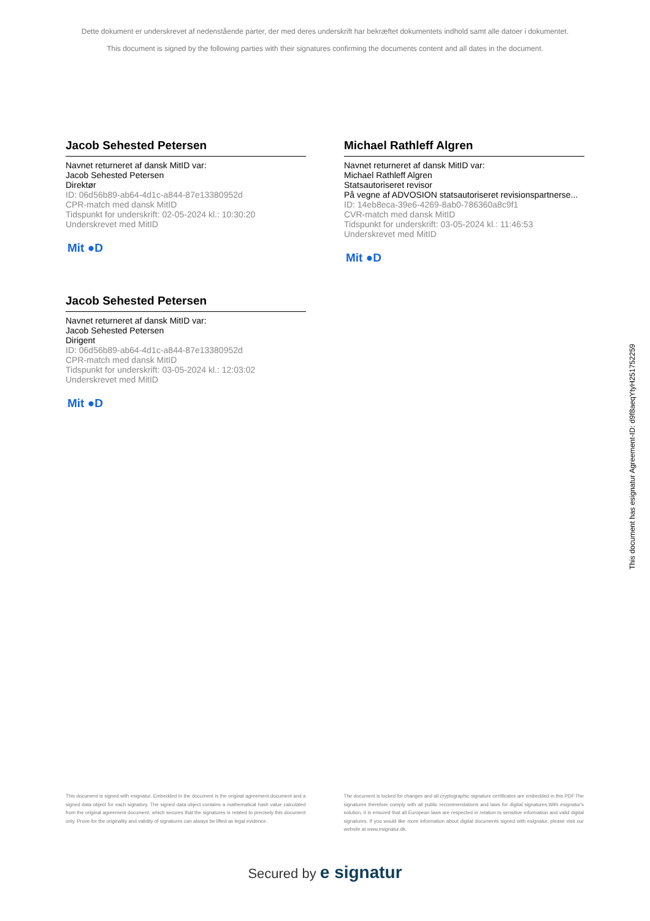Dette dokument er underskrevet af nedenstående parter, der med deres underskrift har bekræftet dokumentets indhold samt alle datoer i dokumentet.
This document is signed by the following parties with their signatures confirming the documents content and all dates in the document.
Jacob Sehested Petersen
Navnet returneret af dansk MitID var:
Jacob Sehested Petersen
Direktør
ID: 06d56b89-ab64-4d1c-a844-87e13380952d
CPR-match med dansk MitID
Tidspunkt for underskrift: 02-05-2024 kl.: 10:30:20
Underskrevet med MitID
Mit ●D
Michael Rathleff Algren
Navnet returneret af dansk MitID var:
Michael Rathleff Algren
Statsautoriseret revisor
På vegne af ADVOSION statsautoriseret revisionspartnerse...
ID: 14eb8eca-39e6-4269-8ab0-786360a8c9f1
CVR-match med dansk MitID
Tidspunkt for underskrift: 03-05-2024 kl.: 11:46:53
Underskrevet med MitID
Mit ●D
Jacob Sehested Petersen
Navnet returneret af dansk MitID var:
Jacob Sehested Petersen
Dirigent
ID: 06d56b89-ab64-4d1c-a844-87e13380952d
CPR-match med dansk MitID
Tidspunkt for underskrift: 03-05-2024 kl.: 12:03:02
Underskrevet med MitID
Mit ●D
This document has esignatur Agreement-ID: d9f8aeqYtyH251752259
This document is signed with esignatur. Embedded in the document is the original agreement document and a signed data object for each signatory. The signed data object contains a mathematical hash value calculated from the original agreement document, which secures that the signatures is related to precisely this document only. Prove for the originality and validity of signatures can always be lifted as legal evidence.
The document is locked for changes and all cryptographic signature certificates are embedded in this PDF.The signatures therefore comply with all public recommendations and laws for digital signatures.With esignatur's solution, it is ensured that all European laws are respected in relation to sensitive information and valid digital signatures. If you would like more information about digital documents signed with esignatur, please visit our website at www.esignatur.dk.
Secured by e signatur